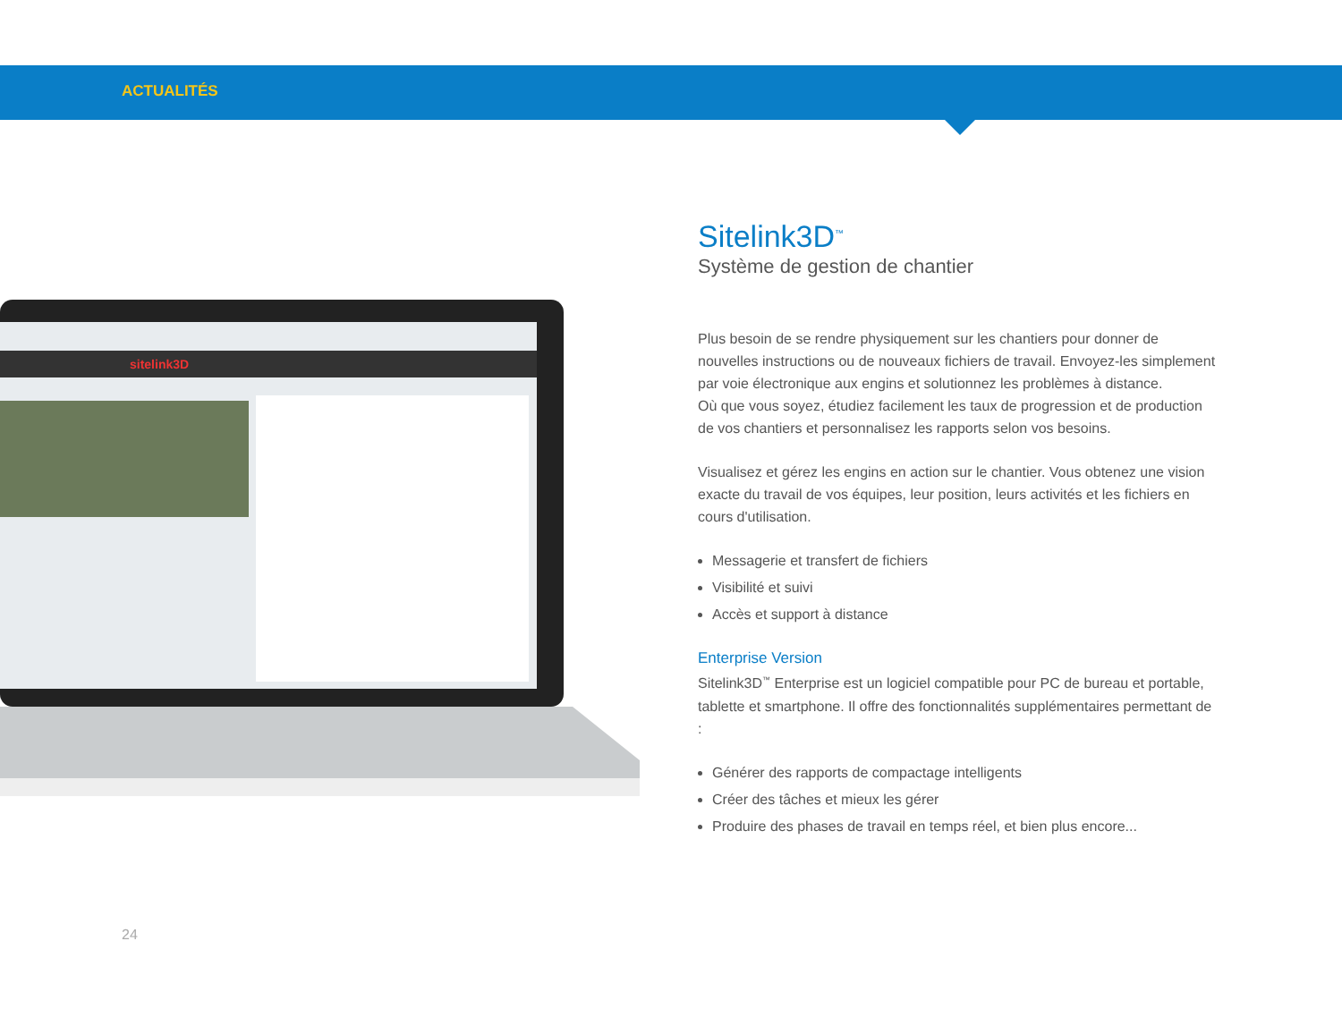ACTUALITÉS
sitelink3D
Sitelink3D<sup>™</sup>
Système de gestion de chantier
Plus besoin de se rendre physiquement sur les chantiers pour donner de nouvelles instructions ou de nouveaux fichiers de travail. Envoyez-les simplement par voie électronique aux engins et solutionnez les problèmes à distance.
Où que vous soyez, étudiez facilement les taux de progression et de production de vos chantiers et personnalisez les rapports selon vos besoins.
Visualisez et gérez les engins en action sur le chantier. Vous obtenez une vision exacte du travail de vos équipes, leur position, leurs activités et les fichiers en cours d'utilisation.
Messagerie et transfert de fichiers
Visibilité et suivi
Accès et support à distance
Enterprise Version
Sitelink3D<sup>™</sup> Enterprise est un logiciel compatible pour PC de bureau et portable, tablette et smartphone. Il offre des fonctionnalités supplémentaires permettant de :
Générer des rapports de compactage intelligents
Créer des tâches et mieux les gérer
Produire des phases de travail en temps réel, et bien plus encore...
24